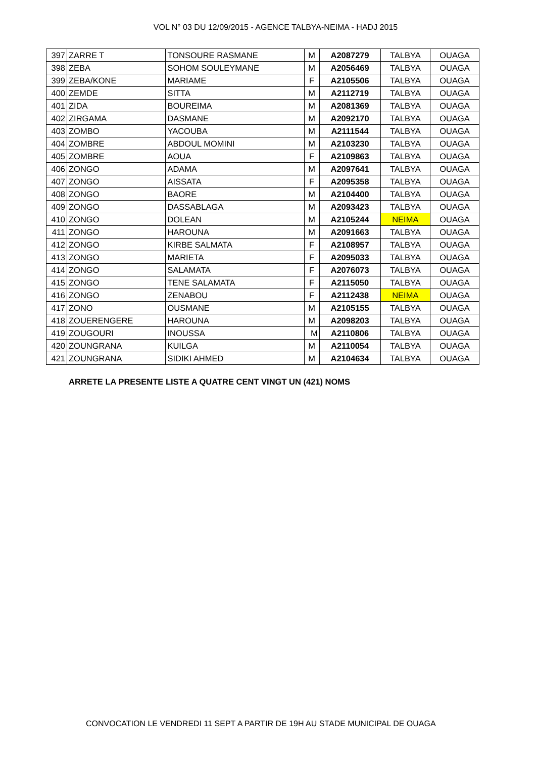VOL N° 03 DU 12/09/2015 - AGENCE TALBYA-NEIMA - HADJ 2015
| 397 | ZARRE T | TONSOURE RASMANE | M | A2087279 | TALBYA | OUAGA |
| 398 | ZEBA | SOHOM SOULEYMANE | M | A2056469 | TALBYA | OUAGA |
| 399 | ZEBA/KONE | MARIAME | F | A2105506 | TALBYA | OUAGA |
| 400 | ZEMDE | SITTA | M | A2112719 | TALBYA | OUAGA |
| 401 | ZIDA | BOUREIMA | M | A2081369 | TALBYA | OUAGA |
| 402 | ZIRGAMA | DASMANE | M | A2092170 | TALBYA | OUAGA |
| 403 | ZOMBO | YACOUBA | M | A2111544 | TALBYA | OUAGA |
| 404 | ZOMBRE | ABDOUL MOMINI | M | A2103230 | TALBYA | OUAGA |
| 405 | ZOMBRE | AOUA | F | A2109863 | TALBYA | OUAGA |
| 406 | ZONGO | ADAMA | M | A2097641 | TALBYA | OUAGA |
| 407 | ZONGO | AISSATA | F | A2095358 | TALBYA | OUAGA |
| 408 | ZONGO | BAORE | M | A2104400 | TALBYA | OUAGA |
| 409 | ZONGO | DASSABLAGA | M | A2093423 | TALBYA | OUAGA |
| 410 | ZONGO | DOLEAN | M | A2105244 | NEIMA | OUAGA |
| 411 | ZONGO | HAROUNA | M | A2091663 | TALBYA | OUAGA |
| 412 | ZONGO | KIRBE SALMATA | F | A2108957 | TALBYA | OUAGA |
| 413 | ZONGO | MARIETA | F | A2095033 | TALBYA | OUAGA |
| 414 | ZONGO | SALAMATA | F | A2076073 | TALBYA | OUAGA |
| 415 | ZONGO | TENE SALAMATA | F | A2115050 | TALBYA | OUAGA |
| 416 | ZONGO | ZENABOU | F | A2112438 | NEIMA | OUAGA |
| 417 | ZONO | OUSMANE | M | A2105155 | TALBYA | OUAGA |
| 418 | ZOUERENGERE | HAROUNA | M | A2098203 | TALBYA | OUAGA |
| 419 | ZOUGOURI | INOUSSA | M | A2110806 | TALBYA | OUAGA |
| 420 | ZOUNGRANA | KUILGA | M | A2110054 | TALBYA | OUAGA |
| 421 | ZOUNGRANA | SIDIKI AHMED | M | A2104634 | TALBYA | OUAGA |
ARRETE LA PRESENTE LISTE A QUATRE CENT VINGT UN (421) NOMS
CONVOCATION LE VENDREDI 11 SEPT A PARTIR DE 19H AU STADE MUNICIPAL DE OUAGA